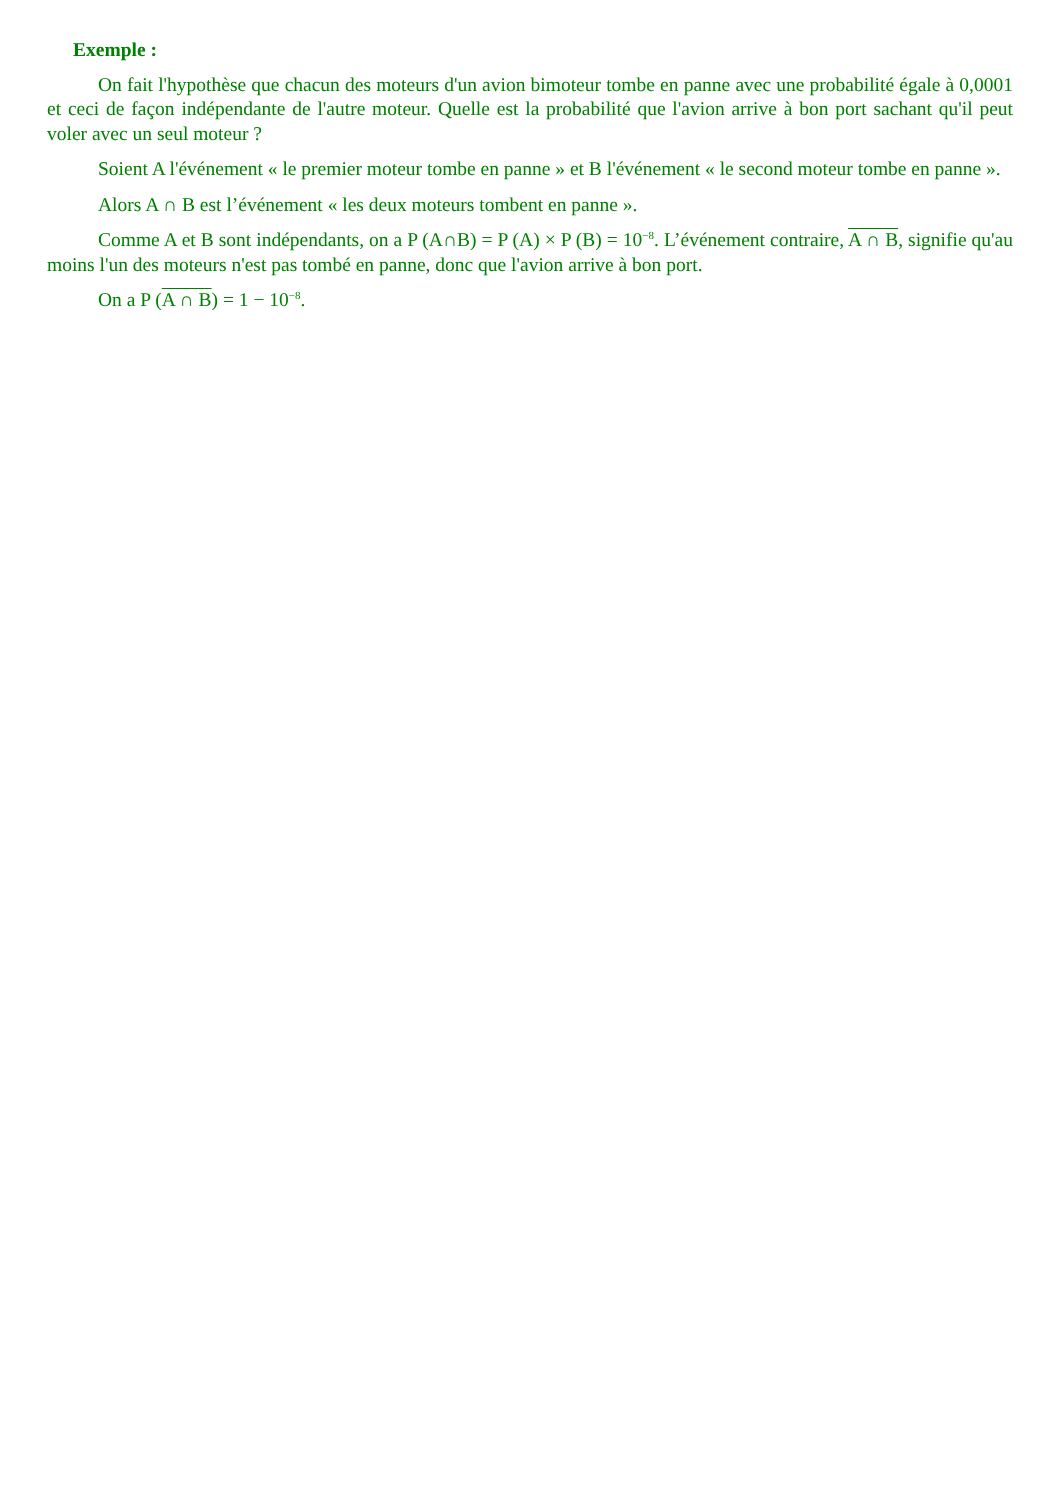Exemple :
On fait l'hypothèse que chacun des moteurs d'un avion bimoteur tombe en panne avec une probabilité égale à 0,0001 et ceci de façon indépendante de l'autre moteur. Quelle est la probabilité que l'avion arrive à bon port sachant qu'il peut voler avec un seul moteur ?
Soient A l'événement « le premier moteur tombe en panne » et B l'événement « le second moteur tombe en panne ».
Alors A ∩ B est l’événement « les deux moteurs tombent en panne ».
Comme A et B sont indépendants, on a P (A∩B) = P (A) × P (B) = 10<sup>−8</sup>. L’événement contraire, A ∩ B, signifie qu'au moins l'un des moteurs n'est pas tombé en panne, donc que l'avion arrive à bon port.
On a P (A ∩ B) = 1 − 10<sup>−8</sup>.